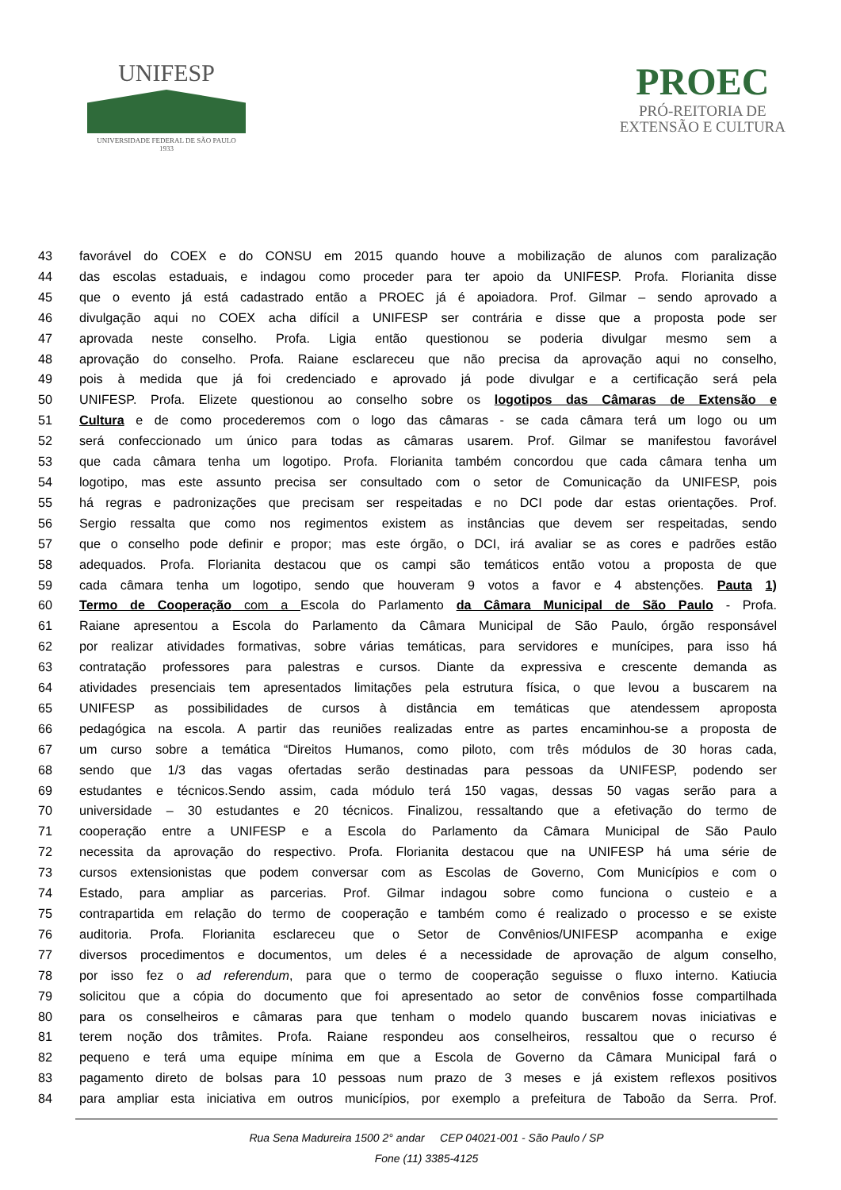UNIFESP
UNIVERSIDADE FEDERAL DE SÃO PAULO
1933
PROEC
PRÓ-REITORIA DE
EXTENSÃO E CULTURA
43 favorável do COEX e do CONSU em 2015 quando houve a mobilização de alunos com paralização
44 das escolas estaduais, e indagou como proceder para ter apoio da UNIFESP. Profa. Florianita disse
45 que o evento já está cadastrado então a PROEC já é apoiadora. Prof. Gilmar – sendo aprovado a
46 divulgação aqui no COEX acha difícil a UNIFESP ser contrária e disse que a proposta pode ser
47 aprovada neste conselho. Profa. Ligia então questionou se poderia divulgar mesmo sem a
48 aprovação do conselho. Profa. Raiane esclareceu que não precisa da aprovação aqui no conselho,
49 pois à medida que já foi credenciado e aprovado já pode divulgar e a certificação será pela
50 UNIFESP. Profa. Elizete questionou ao conselho sobre os logotipos das Câmaras de Extensão e
51 Cultura e de como procederemos com o logo das câmaras - se cada câmara terá um logo ou um
52 será confeccionado um único para todas as câmaras usarem. Prof. Gilmar se manifestou favorável
53 que cada câmara tenha um logotipo. Profa. Florianita também concordou que cada câmara tenha um
54 logotipo, mas este assunto precisa ser consultado com o setor de Comunicação da UNIFESP, pois
55 há regras e padronizações que precisam ser respeitadas e no DCI pode dar estas orientações. Prof.
56 Sergio ressalta que como nos regimentos existem as instâncias que devem ser respeitadas, sendo
57 que o conselho pode definir e propor; mas este órgão, o DCI, irá avaliar se as cores e padrões estão
58 adequados. Profa. Florianita destacou que os campi são temáticos então votou a proposta de que
59 cada câmara tenha um logotipo, sendo que houveram 9 votos a favor e 4 abstenções. Pauta 1)
60 Termo de Cooperação com a Escola do Parlamento da Câmara Municipal de São Paulo - Profa.
61 Raiane apresentou a Escola do Parlamento da Câmara Municipal de São Paulo, órgão responsável
62 por realizar atividades formativas, sobre várias temáticas, para servidores e munícipes, para isso há
63 contratação professores para palestras e cursos. Diante da expressiva e crescente demanda as
64 atividades presenciais tem apresentados limitações pela estrutura física, o que levou a buscarem na
65 UNIFESP as possibilidades de cursos à distância em temáticas que atendessem aproposta
66 pedagógica na escola. A partir das reuniões realizadas entre as partes encaminhou-se a proposta de
67 um curso sobre a temática “Direitos Humanos, como piloto, com três módulos de 30 horas cada,
68 sendo que 1/3 das vagas ofertadas serão destinadas para pessoas da UNIFESP, podendo ser
69 estudantes e técnicos.Sendo assim, cada módulo terá 150 vagas, dessas 50 vagas serão para a
70 universidade – 30 estudantes e 20 técnicos. Finalizou, ressaltando que a efetivação do termo de
71 cooperação entre a UNIFESP e a Escola do Parlamento da Câmara Municipal de São Paulo
72 necessita da aprovação do respectivo. Profa. Florianita destacou que na UNIFESP há uma série de
73 cursos extensionistas que podem conversar com as Escolas de Governo, Com Municípios e com o
74 Estado, para ampliar as parcerias. Prof. Gilmar indagou sobre como funciona o custeio e a
75 contrapartida em relação do termo de cooperação e também como é realizado o processo e se existe
76 auditoria. Profa. Florianita esclareceu que o Setor de Convênios/UNIFESP acompanha e exige
77 diversos procedimentos e documentos, um deles é a necessidade de aprovação de algum conselho,
78 por isso fez o ad referendum, para que o termo de cooperação seguisse o fluxo interno. Katiucia
79 solicitou que a cópia do documento que foi apresentado ao setor de convênios fosse compartilhada
80 para os conselheiros e câmaras para que tenham o modelo quando buscarem novas iniciativas e
81 terem noção dos trâmites. Profa. Raiane respondeu aos conselheiros, ressaltou que o recurso é
82 pequeno e terá uma equipe mínima em que a Escola de Governo da Câmara Municipal fará o
83 pagamento direto de bolsas para 10 pessoas num prazo de 3 meses e já existem reflexos positivos
84 para ampliar esta iniciativa em outros municípios, por exemplo a prefeitura de Taboão da Serra. Prof.
Rua Sena Madureira 1500 2° andar CEP 04021-001 - São Paulo / SP
Fone (11) 3385-4125